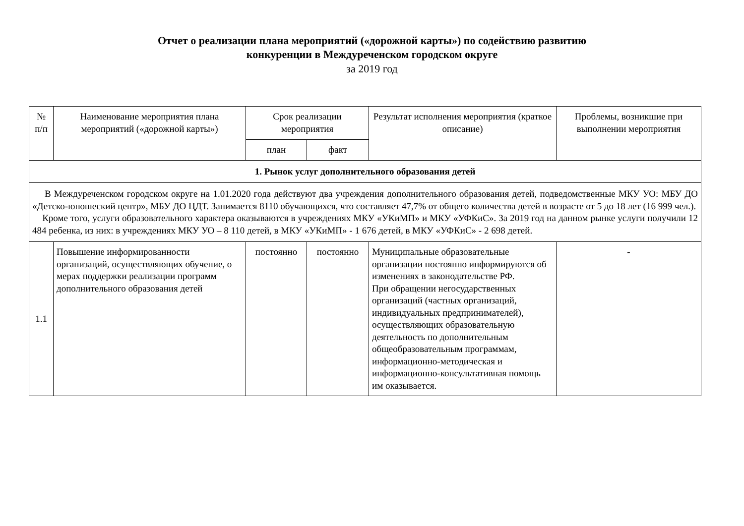Отчет о реализации плана мероприятий («дорожной карты») по содействию развитию
конкуренции в Междуреченском городском округе
за 2019 год
| № п/п | Наименование мероприятия плана мероприятий («дорожной карты») | Срок реализации мероприятия | | Результат исполнения мероприятия (краткое описание) | Проблемы, возникшие при выполнении мероприятия |
| --- | --- | --- | --- | --- | --- |
| | | план | факт | | |
| 1. Рынок услуг дополнительного образования детей | | | | | |
| В Междуреченском городском округе на 1.01.2020 года действуют два учреждения дополнительного образования детей, подведомственные МКУ УО: МБУ ДО «Детско-юношеский центр», МБУ ДО ЦДТ. Занимается 8110 обучающихся, что составляет 47,7% от общего количества детей в возрасте от 5 до 18 лет (16 999 чел.). Кроме того, услуги образовательного характера оказываются в учреждениях МКУ «УКиМП» и МКУ «УФКиС». За 2019 год на данном рынке услуги получили 12 484 ребенка, из них: в учреждениях МКУ УО – 8 110 детей, в МКУ «УКиМП» - 1 676 детей, в МКУ «УФКиС» - 2 698 детей. | | | | | |
| 1.1 | Повышение информированности организаций, осуществляющих обучение, о мерах поддержки реализации программ дополнительного образования детей | постоянно | постоянно | Муниципальные образовательные организации постоянно информируются об изменениях в законодательстве РФ. При обращении негосударственных организаций (частных организаций, индивидуальных предпринимателей), осуществляющих образовательную деятельность по дополнительным общеобразовательным программам, информационно-методическая и информационно-консультативная помощь им оказывается. | - |